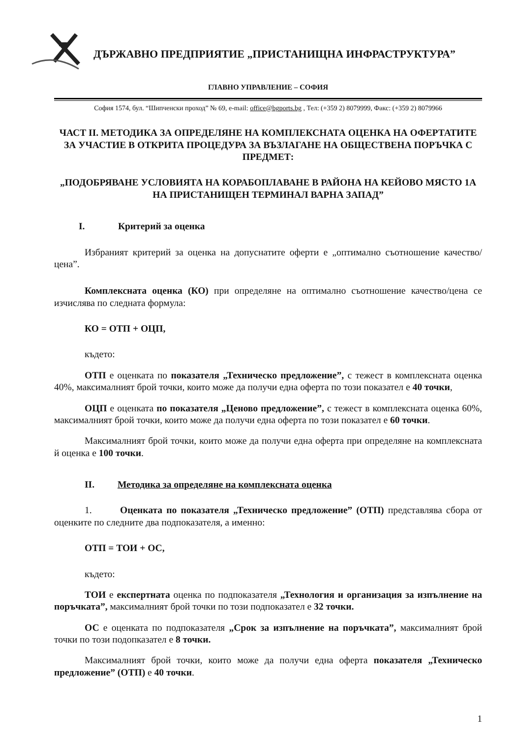ДЪРЖАВНО ПРЕДПРИЯТИЕ „ПРИСТАНИЩНА ИНФРАСТРУКТУРА”
ГЛАВНО УПРАВЛЕНИЕ – СОФИЯ
София 1574, бул. “Шипченски проход” № 69, e-mail: office@bgports.bg , Тел: (+359 2) 8079999, Факс: (+359 2) 8079966
ЧАСТ II. МЕТОДИКА ЗА ОПРЕДЕЛЯНЕ НА КОМПЛЕКСНАТА ОЦЕНКА НА ОФЕРТАТИТЕ ЗА УЧАСТИЕ В ОТКРИТА ПРОЦЕДУРА ЗА ВЪЗЛАГАНЕ НА ОБЩЕСТВЕНА ПОРЪЧКА С ПРЕДМЕТ:
„ПОДОБРЯВАНЕ УСЛОВИЯТА НА КОРАБОПЛАВАНЕ В РАЙОНА НА КЕЙОВО МЯСТО 1А НА ПРИСТАНИЩЕН ТЕРМИНАЛ ВАРНА ЗАПАД”
I. Критерий за оценка
Избраният критерий за оценка на допуснатите оферти е „оптимално съотношение качество/цена”.
Комплексната оценка (КО) при определяне на оптимално съотношение качество/цена се изчислява по следната формула:
КО = ОТП + ОЦП,
където:
ОТП е оценката по показателя „Техническо предложение”, с тежест в комплексната оценка 40%, максималният брой точки, които може да получи една оферта по този показател е 40 точки,
ОЦП е оценката по показателя „Ценово предложение”, с тежест в комплексната оценка 60%, максималният брой точки, които може да получи една оферта по този показател е 60 точки.
Максималният брой точки, които може да получи една оферта при определяне на комплексната й оценка е 100 точки.
II. Методика за определяне на комплексната оценка
1. Оценката по показателя „Техническо предложение” (ОТП) представлява сбора от оценките по следните два подпоказателя, а именно:
ОТП = ТОИ + ОС,
където:
ТОИ е експертната оценка по подпоказателя „Технология и организация за изпълнение на поръчката”, максималният брой точки по този подпоказател е 32 точки.
ОС е оценката по подпоказателя „Срок за изпълнение на поръчката”, максималният брой точки по този подопказател е 8 точки.
Максималният брой точки, които може да получи една оферта показателя „Техническо предложение” (ОТП) е 40 точки.
1